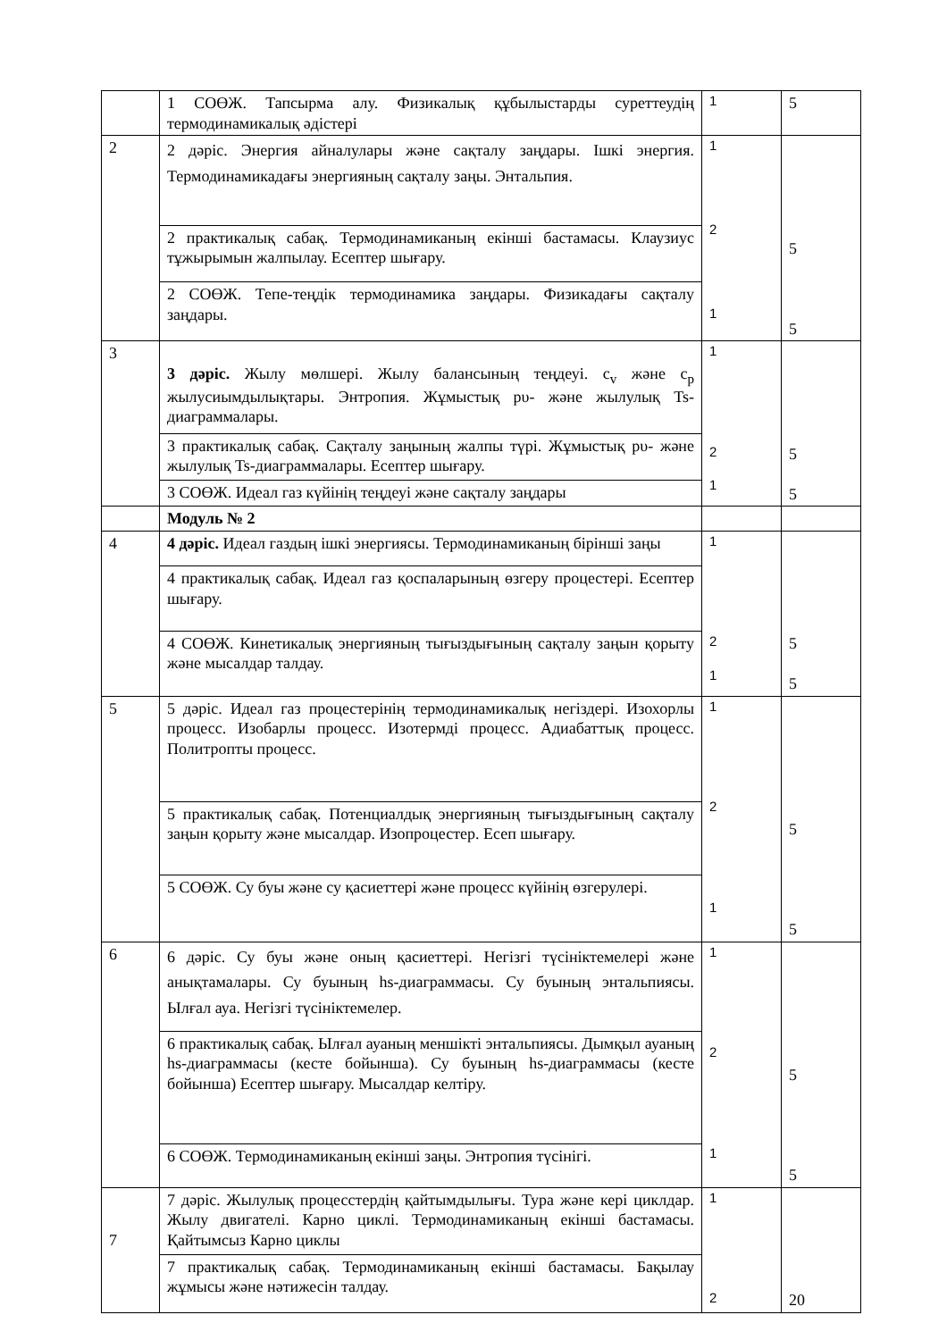| | 1 СОӨЖ. Тапсырма алу. Физикалық құбылыстарды суреттеудің термодинамикалық әдістері | 1 | 5 |
| 2 | 2 дәріс. Энергия айналулары және сақталу заңдары. Ішкі энергия. Термодинамикадағы энергияның сақталу заңы. Энтальпия. | 1 2 1 | 5 5 |
| | 2 практикалық сабақ. Термодинамиканың екінші бастамасы. Клаузиус тұжырымын жалпылау. Есептер шығару. | | |
| | 2 СОӨЖ. Тепе-теңдік термодинамика заңдары. Физикадағы сақталу заңдары. | | |
| 3 | 3 дәріс. Жылу мөлшері. Жылу балансының теңдеуі. c<sub>v</sub> және c<sub>p</sub> жылусиымдылықтары. Энтропия. Жұмыстық pυ- және жылулық Ts-диаграммалары. | 1 2 1 | 5 5 |
| | 3 практикалық сабақ. Сақталу заңының жалпы түрі. Жұмыстық pυ- және жылулық Ts-диаграммалары. Есептер шығару. | | |
| | 3 СОӨЖ. Идеал газ күйінің теңдеуі және сақталу заңдары | | |
| | Модуль № 2 | | |
| 4 | 4 дәріс. Идеал газдың ішкі энергиясы. Термодинамиканың бірінші заңы | 1 2 1 | 5 5 |
| | 4 практикалық сабақ. Идеал газ қоспаларының өзгеру процестері. Есептер шығару. | | |
| | 4 СОӨЖ. Кинетикалық энергияның тығыздығының сақталу заңын қорыту және мысалдар талдау. | | |
| 5 | 5 дәріс. Идеал газ процестерінің термодинамикалық негіздері. Изохорлы процесс. Изобарлы процесс. Изотермді процесс. Адиабаттық процесс. Политропты процесс. | 1 2 1 | 5 5 |
| | 5 практикалық сабақ. Потенциалдық энергияның тығыздығының сақталу заңын қорыту және мысалдар. Изопроцестер. Есеп шығару. | | |
| | 5 СОӨЖ. Су буы және су қасиеттері және процесс күйінің өзгерулері. | | |
| 6 | 6 дәріс. Су буы және оның қасиеттері. Негізгі түсініктемелері және анықтамалары. Су буының hs-диаграммасы. Су буының энтальпиясы. Ылғал ауа. Негізгі түсініктемелер. | 1 2 1 | 5 5 |
| | 6 практикалық сабақ. Ылғал ауаның меншікті энтальпиясы. Дымқыл ауаның hs-диаграммасы (кесте бойынша). Су буының hs-диаграммасы (кесте бойынша) Есептер шығару. Мысалдар келтіру. | | |
| | 6 СОӨЖ. Термодинамиканың екінші заңы. Энтропия түсінігі. | | |
| 7 | 7 дәріс. Жылулық процесстердің қайтымдылығы. Тура және кері циклдар. Жылу двигателі. Карно циклі. Термодинамиканың екінші бастамасы. Қайтымсыз Карно циклы | 1 2 | 20 |
| | 7 практикалық сабақ. Термодинамиканың екінші бастамасы. Бақылау жұмысы және нәтижесін талдау. | | |